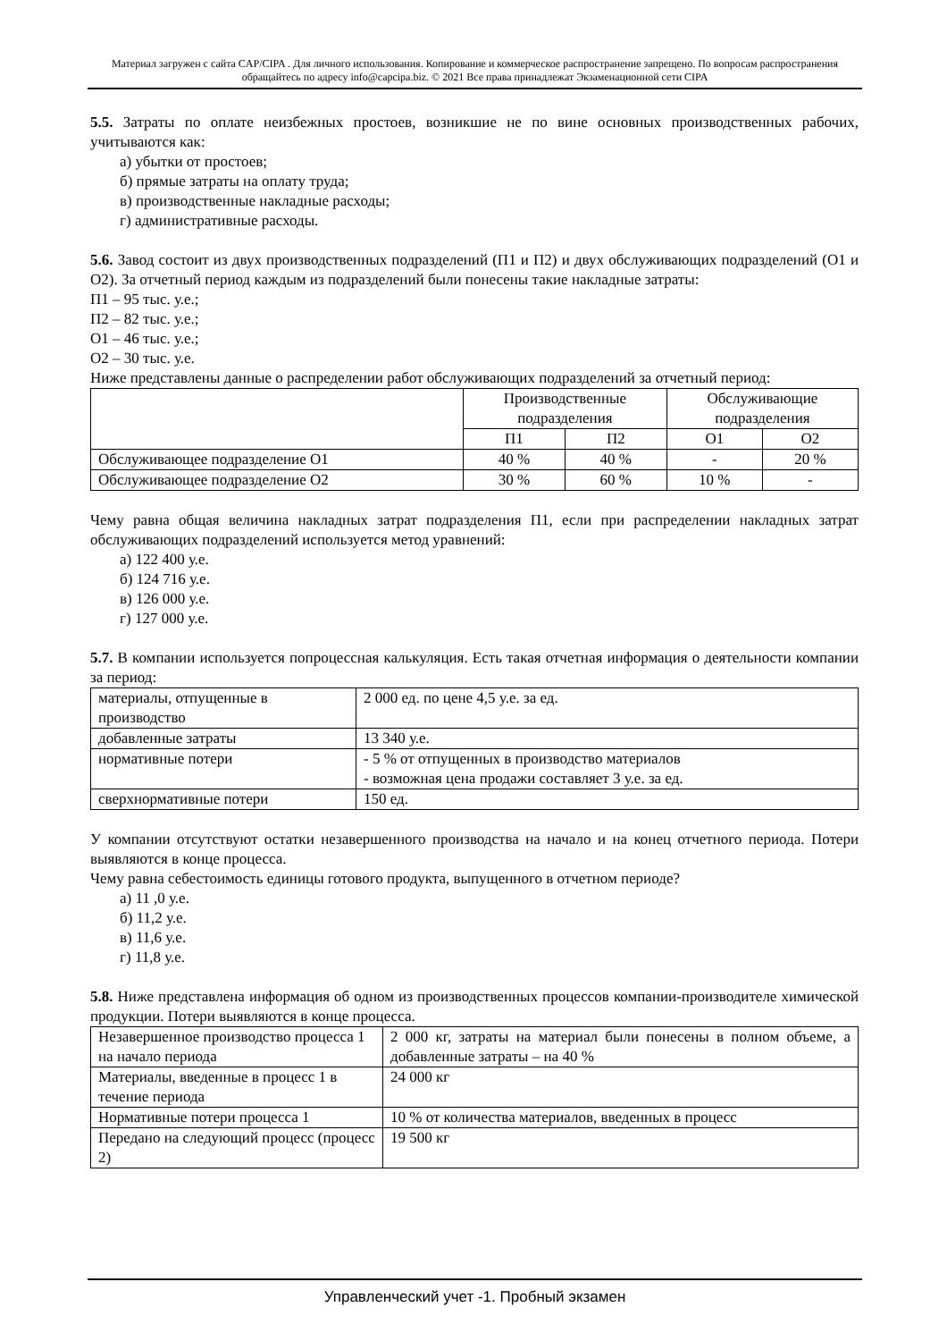Материал загружен с сайта CAP/CIPA . Для личного использования. Копирование и коммерческое распространение запрещено. По вопросам распространения обращайтесь по адресу info@capcipa.biz. © 2021 Все права принадлежат Экзаменационной сети CIPA
5.5. Затраты по оплате неизбежных простоев, возникшие не по вине основных производственных рабочих, учитываются как:
а) убытки от простоев;
б) прямые затраты на оплату труда;
в) производственные накладные расходы;
г) административные расходы.
5.6. Завод состоит из двух производственных подразделений (П1 и П2) и двух обслуживающих подразделений (О1 и О2). За отчетный период каждым из подразделений были понесены такие накладные затраты:
П1 – 95 тыс. у.е.;
П2 – 82 тыс. у.е.;
О1 – 46 тыс. у.е.;
О2 – 30 тыс. у.е.
Ниже представлены данные о распределении работ обслуживающих подразделений за отчетный период:
| | Производственные подразделения | | Обслуживающие подразделения | |
| | П1 | П2 | О1 | О2 |
| Обслуживающее подразделение О1 | 40 % | 40 % | - | 20 % |
| Обслуживающее подразделение О2 | 30 % | 60 % | 10 % | - |
Чему равна общая величина накладных затрат подразделения П1, если при распределении накладных затрат обслуживающих подразделений используется метод уравнений:
а) 122 400 у.е.
б) 124 716 у.е.
в) 126 000 у.е.
г) 127 000 у.е.
5.7. В компании используется попроцессная калькуляция. Есть такая отчетная информация о деятельности компании за период:
| материалы, отпущенные в производство | 2 000 ед. по цене 4,5 у.е. за ед. |
| добавленные затраты | 13 340 у.е. |
| нормативные потери | - 5 % от отпущенных в производство материалов - возможная цена продажи составляет 3 у.е. за ед. |
| сверхнормативные потери | 150 ед. |
У компании отсутствуют остатки незавершенного производства на начало и на конец отчетного периода. Потери выявляются в конце процесса.
Чему равна себестоимость единицы готового продукта, выпущенного в отчетном периоде?
а) 11 ,0 у.е.
б) 11,2 у.е.
в) 11,6 у.е.
г) 11,8 у.е.
5.8. Ниже представлена информация об одном из производственных процессов компании-производителе химической продукции. Потери выявляются в конце процесса.
| Незавершенное производство процесса 1 на начало периода | 2 000 кг, затраты на материал были понесены в полном объеме, а добавленные затраты – на 40 % |
| Материалы, введенные в процесс 1 в течение периода | 24 000 кг |
| Нормативные потери процесса 1 | 10 % от количества материалов, введенных в процесс |
| Передано на следующий процесс (процесс 2) | 19 500 кг |
Управленческий учет -1. Пробный экзамен